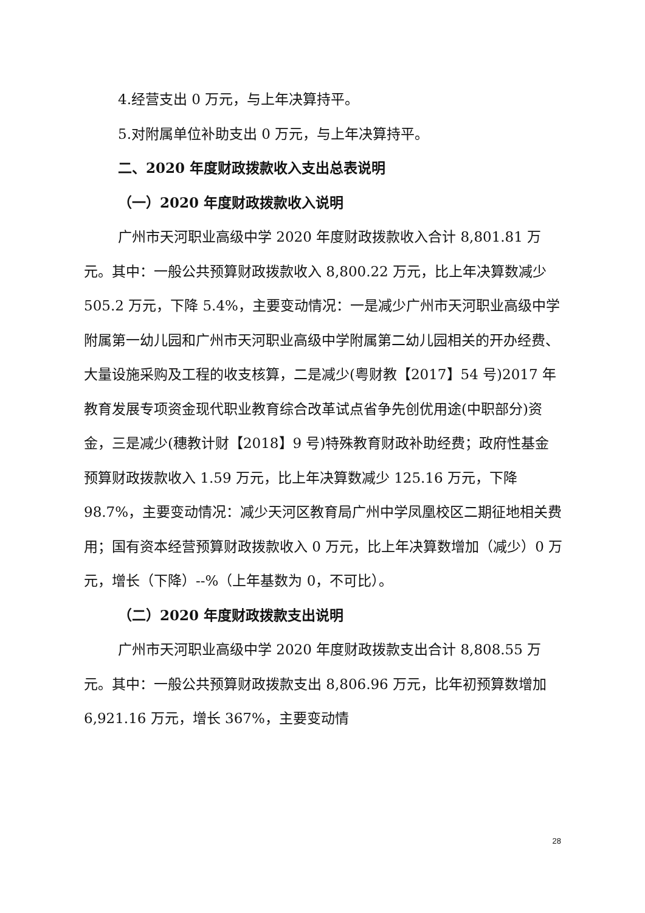4.经营支出 0 万元，与上年决算持平。
5.对附属单位补助支出 0 万元，与上年决算持平。
二、2020 年度财政拨款收入支出总表说明
（一）2020 年度财政拨款收入说明
广州市天河职业高级中学 2020 年度财政拨款收入合计 8,801.81 万元。其中：一般公共预算财政拨款收入 8,800.22 万元，比上年决算数减少 505.2 万元，下降 5.4%，主要变动情况：一是减少广州市天河职业高级中学附属第一幼儿园和广州市天河职业高级中学附属第二幼儿园相关的开办经费、大量设施采购及工程的收支核算，二是减少(粤财教【2017】54 号)2017 年教育发展专项资金现代职业教育综合改革试点省争先创优用途(中职部分)资金，三是减少(穗教计财【2018】9 号)特殊教育财政补助经费；政府性基金预算财政拨款收入 1.59 万元，比上年决算数减少 125.16 万元，下降 98.7%，主要变动情况：减少天河区教育局广州中学凤凰校区二期征地相关费用；国有资本经营预算财政拨款收入 0 万元，比上年决算数增加（减少）0 万元，增长（下降）--%（上年基数为 0，不可比）。
（二）2020 年度财政拨款支出说明
广州市天河职业高级中学 2020 年度财政拨款支出合计 8,808.55 万元。其中：一般公共预算财政拨款支出 8,806.96 万元，比年初预算数增加 6,921.16 万元，增长 367%，主要变动情
28